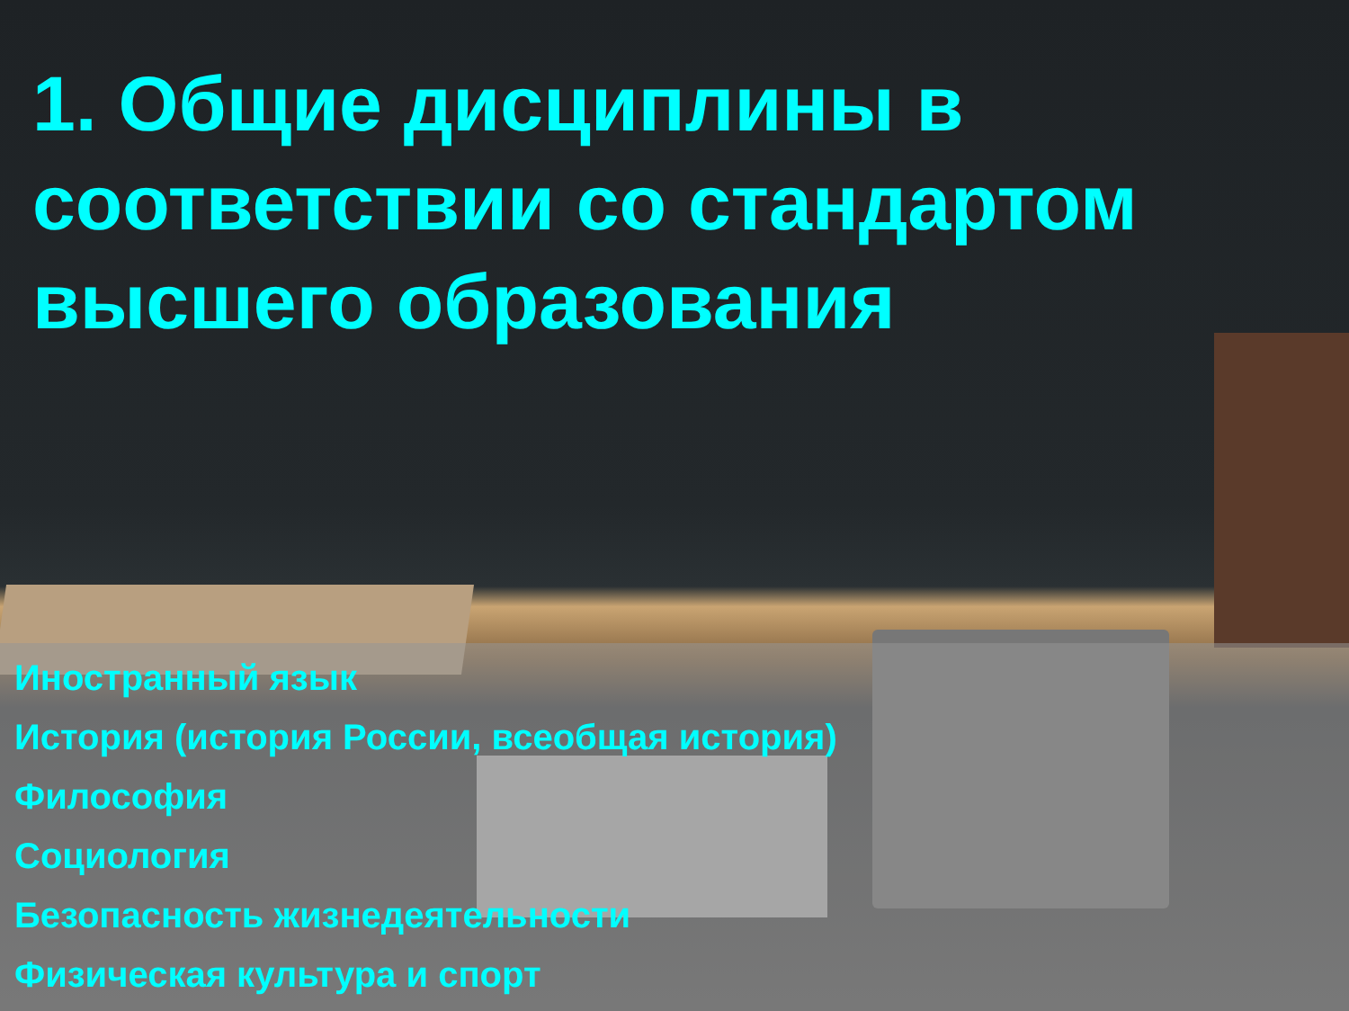1. Общие дисциплины в соответствии со стандартом высшего образования
Иностранный язык
История (история России, всеобщая история)
Философия
Социология
Безопасность жизнедеятельности
Физическая культура и спорт